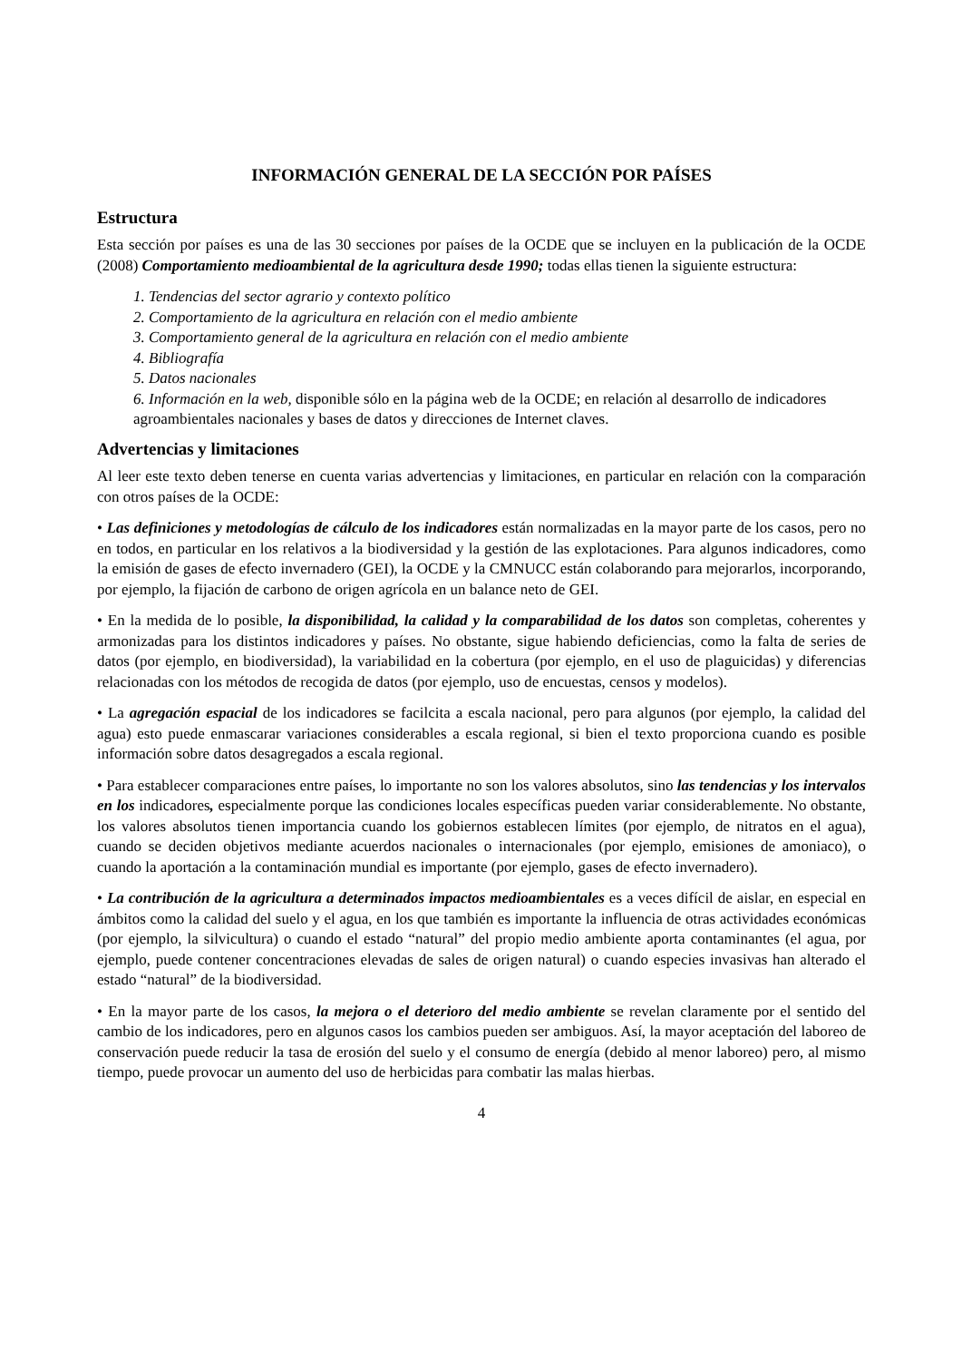INFORMACIÓN GENERAL DE LA SECCIÓN POR PAÍSES
Estructura
Esta sección por países es una de las 30 secciones por países de la OCDE que se incluyen en la publicación de la OCDE (2008) Comportamiento medioambiental de la agricultura desde 1990; todas ellas tienen la siguiente estructura:
1. Tendencias del sector agrario y contexto político
2. Comportamiento de la agricultura en relación con el medio ambiente
3. Comportamiento general de la agricultura en relación con el medio ambiente
4. Bibliografía
5. Datos nacionales
6. Información en la web, disponible sólo en la página web de la OCDE; en relación al desarrollo de indicadores agroambientales nacionales y bases de datos y direcciones de Internet claves.
Advertencias y limitaciones
Al leer este texto deben tenerse en cuenta varias advertencias y limitaciones, en particular en relación con la comparación con otros países de la OCDE:
• Las definiciones y metodologías de cálculo de los indicadores están normalizadas en la mayor parte de los casos, pero no en todos, en particular en los relativos a la biodiversidad y la gestión de las explotaciones. Para algunos indicadores, como la emisión de gases de efecto invernadero (GEI), la OCDE y la CMNUCC están colaborando para mejorarlos, incorporando, por ejemplo, la fijación de carbono de origen agrícola en un balance neto de GEI.
• En la medida de lo posible, la disponibilidad, la calidad y la comparabilidad de los datos son completas, coherentes y armonizadas para los distintos indicadores y países. No obstante, sigue habiendo deficiencias, como la falta de series de datos (por ejemplo, en biodiversidad), la variabilidad en la cobertura (por ejemplo, en el uso de plaguicidas) y diferencias relacionadas con los métodos de recogida de datos (por ejemplo, uso de encuestas, censos y modelos).
• La agregación espacial de los indicadores se facilcita a escala nacional, pero para algunos (por ejemplo, la calidad del agua) esto puede enmascarar variaciones considerables a escala regional, si bien el texto proporciona cuando es posible información sobre datos desagregados a escala regional.
• Para establecer comparaciones entre países, lo importante no son los valores absolutos, sino las tendencias y los intervalos en los indicadores, especialmente porque las condiciones locales específicas pueden variar considerablemente. No obstante, los valores absolutos tienen importancia cuando los gobiernos establecen límites (por ejemplo, de nitratos en el agua), cuando se deciden objetivos mediante acuerdos nacionales o internacionales (por ejemplo, emisiones de amoniaco), o cuando la aportación a la contaminación mundial es importante (por ejemplo, gases de efecto invernadero).
• La contribución de la agricultura a determinados impactos medioambientales es a veces difícil de aislar, en especial en ámbitos como la calidad del suelo y el agua, en los que también es importante la influencia de otras actividades económicas (por ejemplo, la silvicultura) o cuando el estado “natural” del propio medio ambiente aporta contaminantes (el agua, por ejemplo, puede contener concentraciones elevadas de sales de origen natural) o cuando especies invasivas han alterado el estado “natural” de la biodiversidad.
• En la mayor parte de los casos, la mejora o el deterioro del medio ambiente se revelan claramente por el sentido del cambio de los indicadores, pero en algunos casos los cambios pueden ser ambiguos. Así, la mayor aceptación del laboreo de conservación puede reducir la tasa de erosión del suelo y el consumo de energía (debido al menor laboreo) pero, al mismo tiempo, puede provocar un aumento del uso de herbicidas para combatir las malas hierbas.
4